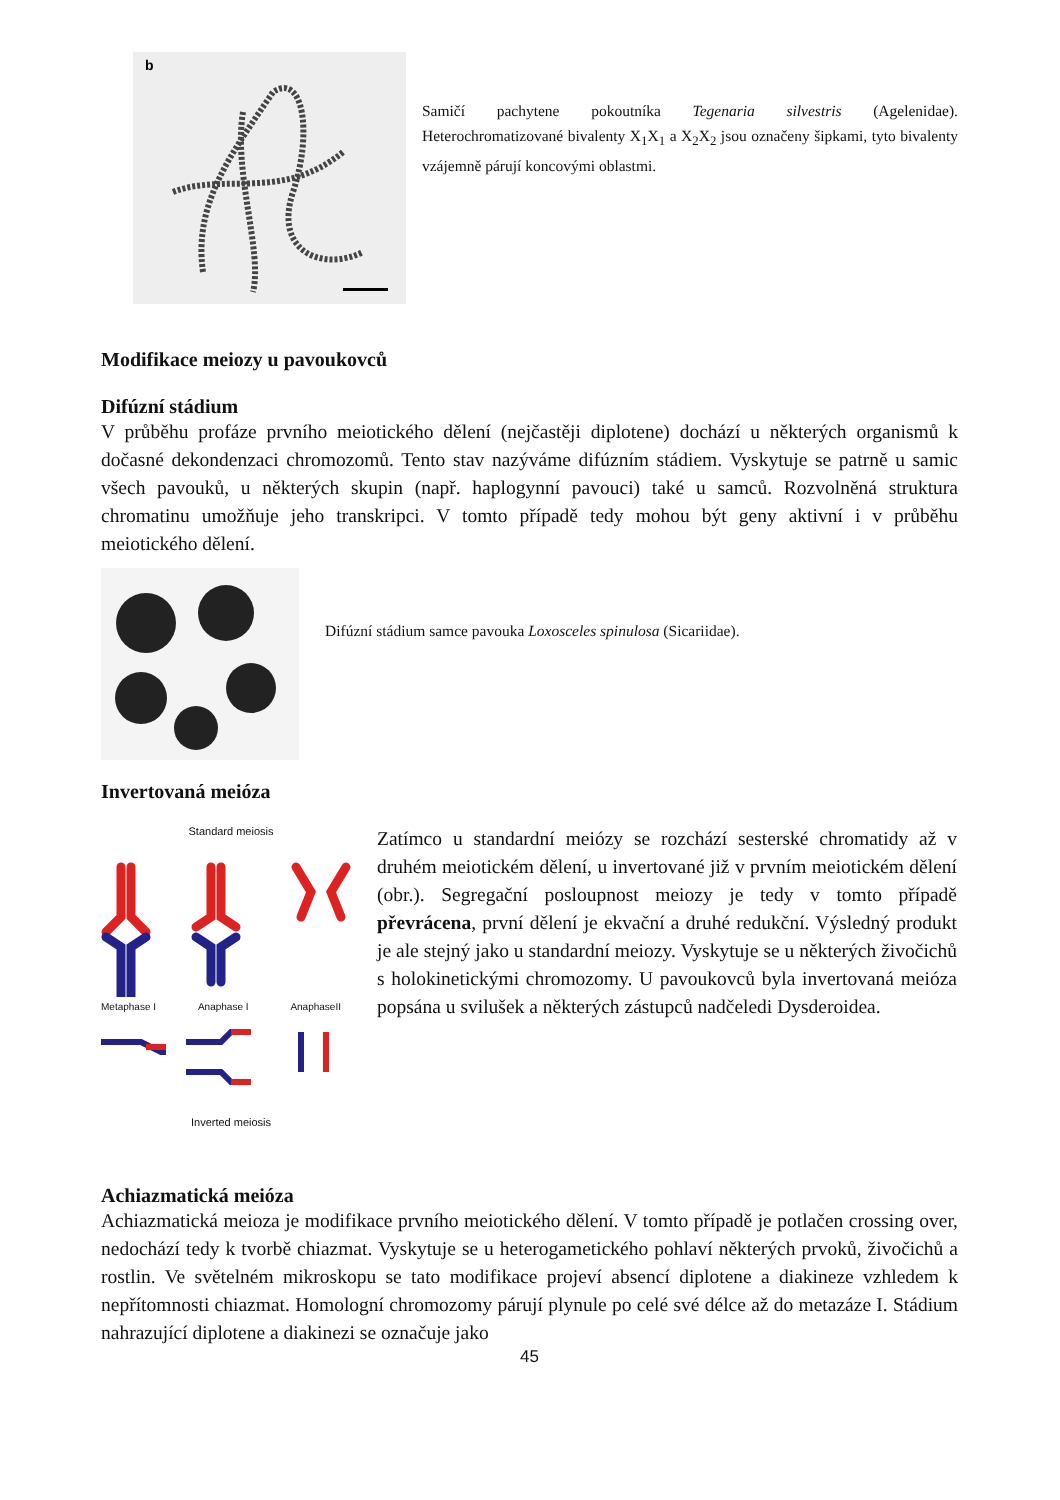b
Samičí pachytene pokoutníka Tegenaria silvestris (Agelenidae). Heterochromatizované bivalenty X<sub>1</sub>X<sub>1</sub> a X<sub>2</sub>X<sub>2</sub> jsou označeny šipkami, tyto bivalenty vzájemně párují koncovými oblastmi.
Modifikace meiozy u pavoukovců
Difúzní stádium
V průběhu profáze prvního meiotického dělení (nejčastěji diplotene) dochází u některých organismů k dočasné dekondenzaci chromozomů. Tento stav nazýváme difúzním stádiem. Vyskytuje se patrně u samic všech pavouků, u některých skupin (např. haplogynní pavouci) také u samců. Rozvolněná struktura chromatinu umožňuje jeho transkripci. V tomto případě tedy mohou být geny aktivní i v průběhu meiotického dělení.
Difúzní stádium samce pavouka Loxosceles spinulosa (Sicariidae).
Invertovaná meióza
Standard meiosis
Metaphase I Anaphase I AnaphaseII
Inverted meiosis
Zatímco u standardní meiózy se rozchází sesterské chromatidy až v druhém meiotickém dělení, u invertované již v prvním meiotickém dělení (obr.). Segregační posloupnost meiozy je tedy v tomto případě převrácena, první dělení je ekvační a druhé redukční. Výsledný produkt je ale stejný jako u standardní meiozy. Vyskytuje se u některých živočichů s holokinetickými chromozomy. U pavoukovců byla invertovaná meióza popsána u svilušek a některých zástupců nadčeledi Dysderoidea.
Achiazmatická meióza
Achiazmatická meioza je modifikace prvního meiotického dělení. V tomto případě je potlačen crossing over, nedochází tedy k tvorbě chiazmat. Vyskytuje se u heterogametického pohlaví některých prvoků, živočichů a rostlin. Ve světelném mikroskopu se tato modifikace projeví absencí diplotene a diakineze vzhledem k nepřítomnosti chiazmat. Homologní chromozomy párují plynule po celé své délce až do metazáze I. Stádium nahrazující diplotene a diakinezi se označuje jako
45